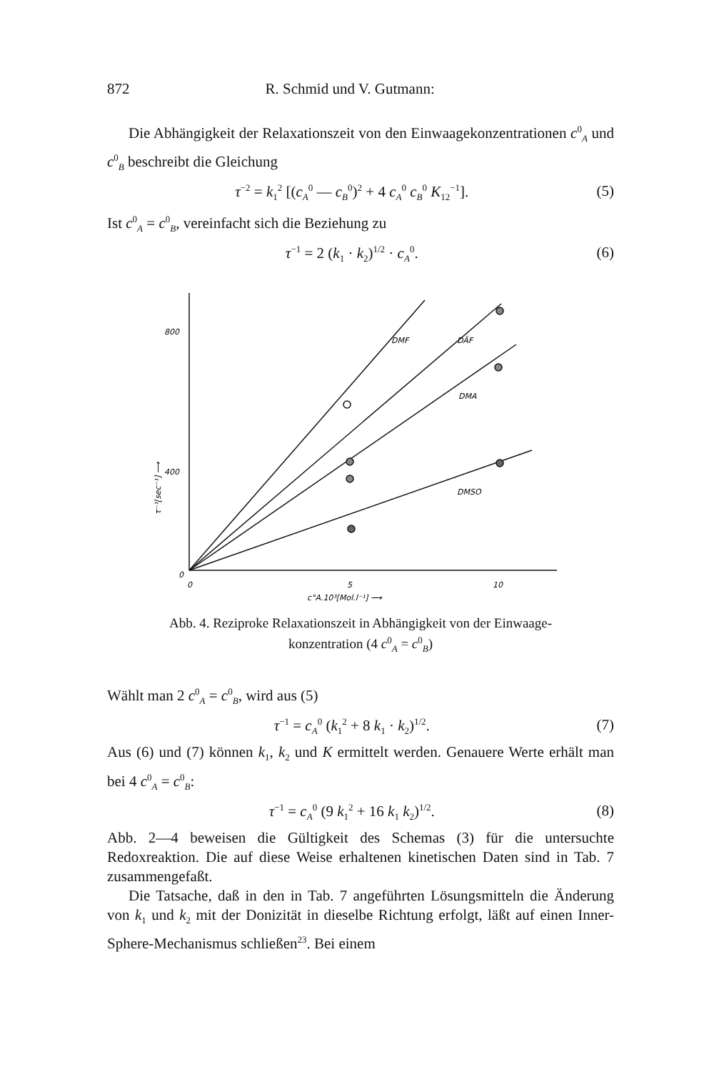872 R. Schmid und V. Gutmann:
Die Abhängigkeit der Relaxationszeit von den Einwaagekonzentrationen c<sup>0</sup><sub>A</sub> und c<sup>0</sup><sub>B</sub> beschreibt die Gleichung
τ<sup>−2</sup> = k<sub>1</sub><sup>2</sup> [(c<sub>A</sub><sup>0</sup> — c<sub>B</sub><sup>0</sup>)<sup>2</sup> + 4 c<sub>A</sub><sup>0</sup> c<sub>B</sub><sup>0</sup> K<sub>12</sub><sup>−1</sup>]. (5)
Ist c<sup>0</sup><sub>A</sub> = c<sup>0</sup><sub>B</sub>, vereinfacht sich die Beziehung zu
τ<sup>−1</sup> = 2 (k<sub>1</sub> · k<sub>2</sub>)<sup>1/2</sup> · c<sub>A</sub><sup>0</sup>. (6)
800
400
0
0
5
10
DMF
DÄF
DMA
DMSO
c°A.10³[Mol.l⁻¹] ⟶
τ⁻¹[sec⁻¹] ⟶
Abb. 4. Reziproke Relaxationszeit in Abhängigkeit von der Einwaage-
konzentration (4 c<sup>0</sup><sub>A</sub> = c<sup>0</sup><sub>B</sub>)
Wählt man 2 c<sup>0</sup><sub>A</sub> = c<sup>0</sup><sub>B</sub>, wird aus (5)
τ<sup>−1</sup> = c<sub>A</sub><sup>0</sup> (k<sub>1</sub><sup>2</sup> + 8 k<sub>1</sub> · k<sub>2</sub>)<sup>1/2</sup>. (7)
Aus (6) und (7) können k<sub>1</sub>, k<sub>2</sub> und K ermittelt werden. Genauere Werte erhält man bei 4 c<sup>0</sup><sub>A</sub> = c<sup>0</sup><sub>B</sub>:
τ<sup>−1</sup> = c<sub>A</sub><sup>0</sup> (9 k<sub>1</sub><sup>2</sup> + 16 k<sub>1</sub> k<sub>2</sub>)<sup>1/2</sup>. (8)
Abb. 2—4 beweisen die Gültigkeit des Schemas (3) für die untersuchte Redoxreaktion. Die auf diese Weise erhaltenen kinetischen Daten sind in Tab. 7 zusammengefaßt.
Die Tatsache, daß in den in Tab. 7 angeführten Lösungsmitteln die Änderung von k<sub>1</sub> und k<sub>2</sub> mit der Donizität in dieselbe Richtung erfolgt, läßt auf einen Inner-Sphere-Mechanismus schließen<sup>23</sup>. Bei einem